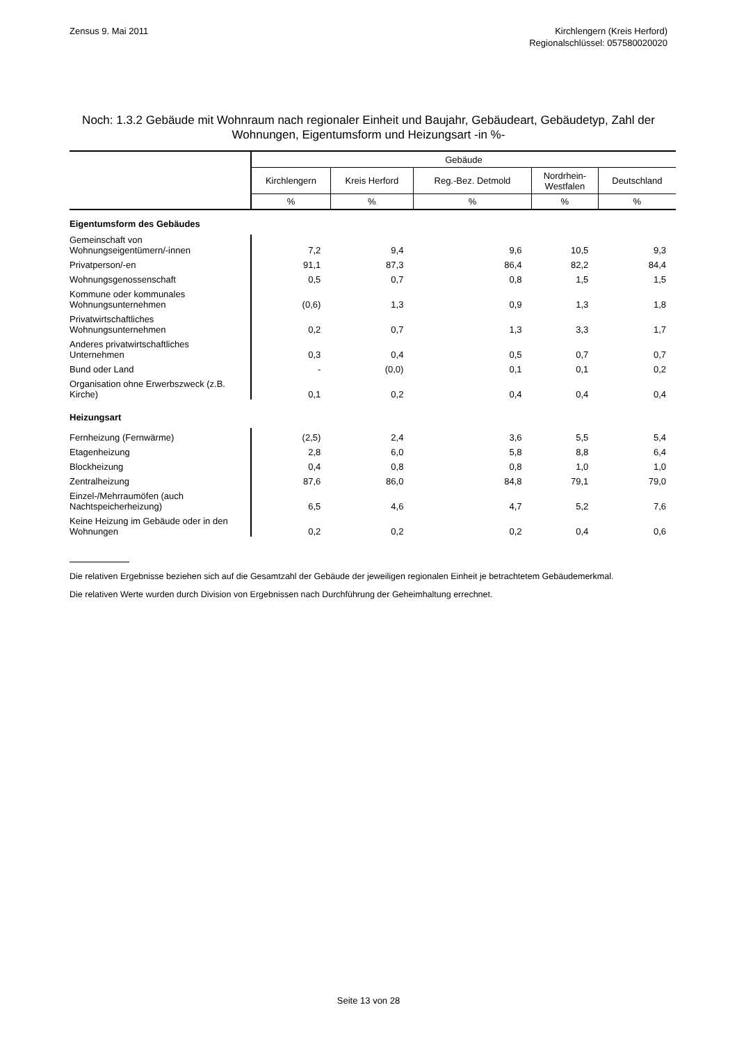Zensus 9. Mai 2011 Kirchlengern (Kreis Herford)
Regionalschlüssel: 057580020020
Noch: 1.3.2 Gebäude mit Wohnraum nach regionaler Einheit und Baujahr, Gebäudeart, Gebäudetyp, Zahl der Wohnungen, Eigentumsform und Heizungsart -in %-
| | Gebäude | | | | |
| --- | --- | --- | --- | --- | --- |
| | Kirchlengern | Kreis Herford | Reg.-Bez. Detmold | Nordrhein- Westfalen | Deutschland |
| | % | % | % | % | % |
| Eigentumsform des Gebäudes | | | | | |
| Gemeinschaft von Wohnungseigentümern/-innen | 7,2 | 9,4 | 9,6 | 10,5 | 9,3 |
| Privatperson/-en | 91,1 | 87,3 | 86,4 | 82,2 | 84,4 |
| Wohnungsgenossenschaft | 0,5 | 0,7 | 0,8 | 1,5 | 1,5 |
| Kommune oder kommunales Wohnungsunternehmen | (0,6) | 1,3 | 0,9 | 1,3 | 1,8 |
| Privatwirtschaftliches Wohnungsunternehmen | 0,2 | 0,7 | 1,3 | 3,3 | 1,7 |
| Anderes privatwirtschaftliches Unternehmen | 0,3 | 0,4 | 0,5 | 0,7 | 0,7 |
| Bund oder Land | - | (0,0) | 0,1 | 0,1 | 0,2 |
| Organisation ohne Erwerbszweck (z.B. Kirche) | 0,1 | 0,2 | 0,4 | 0,4 | 0,4 |
| Heizungsart | | | | | |
| Fernheizung (Fernwärme) | (2,5) | 2,4 | 3,6 | 5,5 | 5,4 |
| Etagenheizung | 2,8 | 6,0 | 5,8 | 8,8 | 6,4 |
| Blockheizung | 0,4 | 0,8 | 0,8 | 1,0 | 1,0 |
| Zentralheizung | 87,6 | 86,0 | 84,8 | 79,1 | 79,0 |
| Einzel-/Mehrraumöfen (auch Nachtspeicherheizung) | 6,5 | 4,6 | 4,7 | 5,2 | 7,6 |
| Keine Heizung im Gebäude oder in den Wohnungen | 0,2 | 0,2 | 0,2 | 0,4 | 0,6 |
Die relativen Ergebnisse beziehen sich auf die Gesamtzahl der Gebäude der jeweiligen regionalen Einheit je betrachtetem Gebäudemerkmal.
Die relativen Werte wurden durch Division von Ergebnissen nach Durchführung der Geheimhaltung errechnet.
Seite 13 von 28